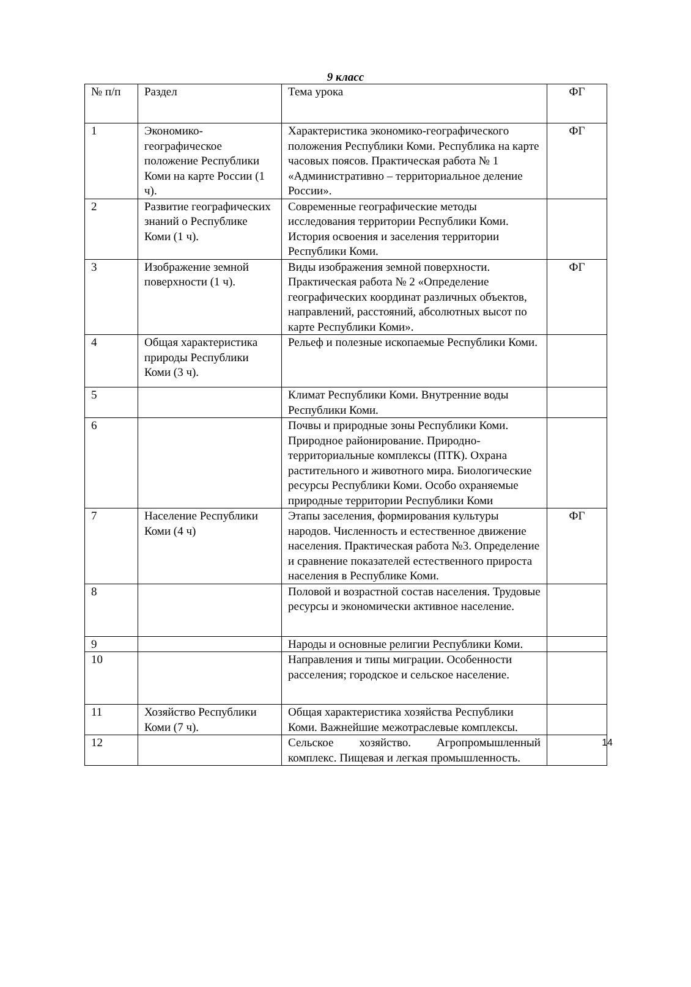9 класс
| № п/п | Раздел | Тема урока | ФГ |
| 1 | Экономико-географическое положение Республики Коми на карте России (1 ч). | Характеристика экономико-географического положения Республики Коми. Республика на карте часовых поясов. Практическая работа № 1 «Административно – территориальное деление России». | ФГ |
| 2 | Развитие географических знаний о Республике Коми (1 ч). | Современные географические методы исследования территории Республики Коми. История освоения и заселения территории Республики Коми. | |
| 3 | Изображение земной поверхности (1 ч). | Виды изображения земной поверхности. Практическая работа № 2 «Определение географических координат различных объектов, направлений, расстояний, абсолютных высот по карте Республики Коми». | ФГ |
| 4 | Общая характеристика природы Республики Коми (3 ч). | Рельеф и полезные ископаемые Республики Коми. | |
| 5 | | Климат Республики Коми. Внутренние воды Республики Коми. | |
| 6 | | Почвы и природные зоны Республики Коми. Природное районирование. Природно-территориальные комплексы (ПТК). Охрана растительного и животного мира. Биологические ресурсы Республики Коми. Особо охраняемые природные территории Республики Коми | |
| 7 | Население Республики Коми (4 ч) | Этапы заселения, формирования культуры народов. Численность и естественное движение населения. Практическая работа №3. Определение и сравнение показателей естественного прироста населения в Республике Коми. | ФГ |
| 8 | | Половой и возрастной состав населения. Трудовые ресурсы и экономически активное население. | |
| 9 | | Народы и основные религии Республики Коми. | |
| 10 | | Направления и типы миграции. Особенности расселения; городское и сельское население. | |
| 11 | Хозяйство Республики Коми (7 ч). | Общая характеристика хозяйства Республики Коми. Важнейшие межотраслевые комплексы. | |
| 12 | | Сельское хозяйство. Агропромышленный комплекс. Пищевая и легкая промышленность. | 14 |